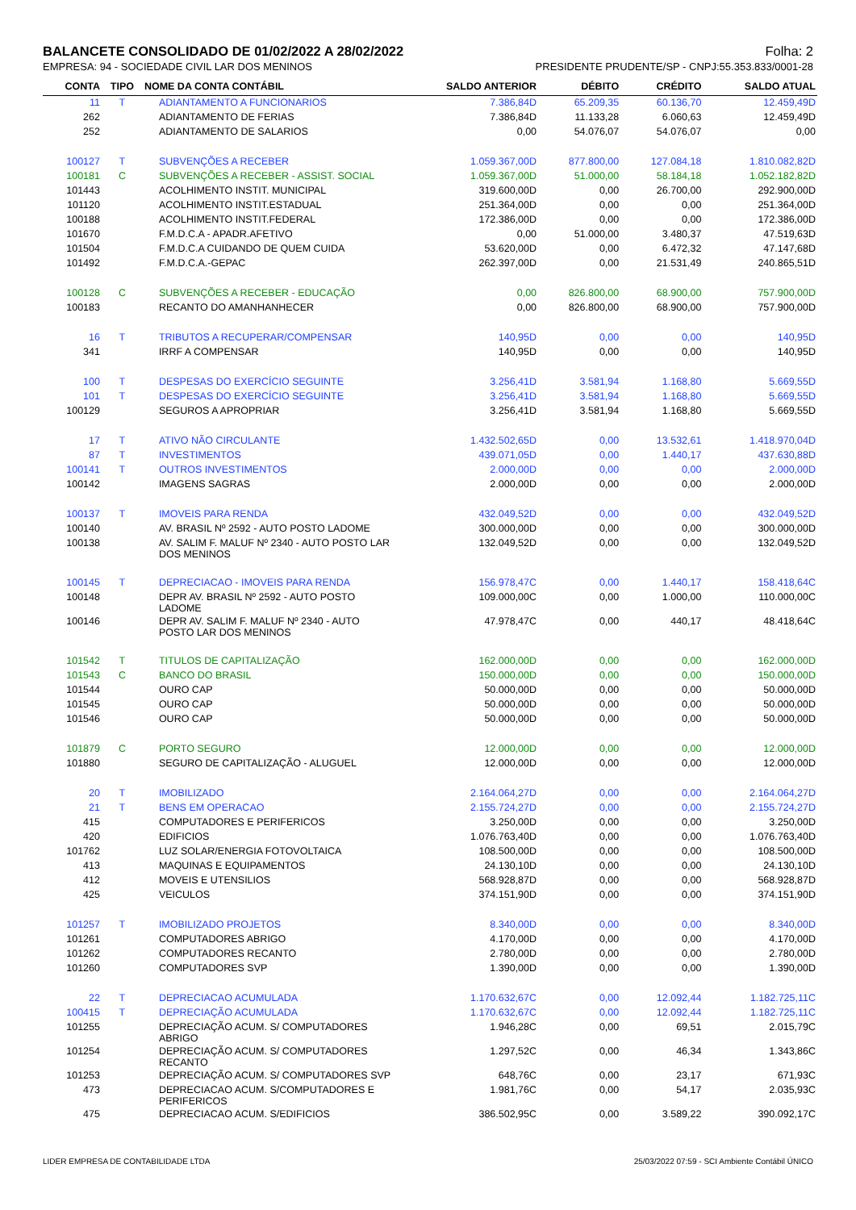BALANCETE CONSOLIDADO DE 01/02/2022 A 28/02/2022 Folha: 2
EMPRESA: 94 - SOCIEDADE CIVIL LAR DOS MENINOS PRESIDENTE PRUDENTE/SP - CNPJ:55.353.833/0001-28
| CONTA | TIPO | NOME DA CONTA CONTÁBIL | SALDO ANTERIOR | DÉBITO | CRÉDITO | SALDO ATUAL |
| --- | --- | --- | --- | --- | --- | --- |
| 11 | T | ADIANTAMENTO A FUNCIONARIOS | 7.386,84D | 65.209,35 | 60.136,70 | 12.459,49D |
| 262 | | ADIANTAMENTO DE FERIAS | 7.386,84D | 11.133,28 | 6.060,63 | 12.459,49D |
| 252 | | ADIANTAMENTO DE SALARIOS | 0,00 | 54.076,07 | 54.076,07 | 0,00 |
| 100127 | T | SUBVENÇÕES A RECEBER | 1.059.367,00D | 877.800,00 | 127.084,18 | 1.810.082,82D |
| 100181 | C | SUBVENÇÕES A RECEBER - ASSIST. SOCIAL | 1.059.367,00D | 51.000,00 | 58.184,18 | 1.052.182,82D |
| 101443 | | ACOLHIMENTO INSTIT. MUNICIPAL | 319.600,00D | 0,00 | 26.700,00 | 292.900,00D |
| 101120 | | ACOLHIMENTO INSTIT.ESTADUAL | 251.364,00D | 0,00 | 0,00 | 251.364,00D |
| 100188 | | ACOLHIMENTO INSTIT.FEDERAL | 172.386,00D | 0,00 | 0,00 | 172.386,00D |
| 101670 | | F.M.D.C.A - APADR.AFETIVO | 0,00 | 51.000,00 | 3.480,37 | 47.519,63D |
| 101504 | | F.M.D.C.A CUIDANDO DE QUEM CUIDA | 53.620,00D | 0,00 | 6.472,32 | 47.147,68D |
| 101492 | | F.M.D.C.A.-GEPAC | 262.397,00D | 0,00 | 21.531,49 | 240.865,51D |
| 100128 | C | SUBVENÇÕES A RECEBER - EDUCAÇÃO | 0,00 | 826.800,00 | 68.900,00 | 757.900,00D |
| 100183 | | RECANTO DO AMANHANHECER | 0,00 | 826.800,00 | 68.900,00 | 757.900,00D |
| 16 | T | TRIBUTOS A RECUPERAR/COMPENSAR | 140,95D | 0,00 | 0,00 | 140,95D |
| 341 | | IRRF A COMPENSAR | 140,95D | 0,00 | 0,00 | 140,95D |
| 100 | T | DESPESAS DO EXERCÍCIO SEGUINTE | 3.256,41D | 3.581,94 | 1.168,80 | 5.669,55D |
| 101 | T | DESPESAS DO EXERCÍCIO SEGUINTE | 3.256,41D | 3.581,94 | 1.168,80 | 5.669,55D |
| 100129 | | SEGUROS A APROPRIAR | 3.256,41D | 3.581,94 | 1.168,80 | 5.669,55D |
| 17 | T | ATIVO NÃO CIRCULANTE | 1.432.502,65D | 0,00 | 13.532,61 | 1.418.970,04D |
| 87 | T | INVESTIMENTOS | 439.071,05D | 0,00 | 1.440,17 | 437.630,88D |
| 100141 | T | OUTROS INVESTIMENTOS | 2.000,00D | 0,00 | 0,00 | 2.000,00D |
| 100142 | | IMAGENS SAGRAS | 2.000,00D | 0,00 | 0,00 | 2.000,00D |
| 100137 | T | IMOVEIS PARA RENDA | 432.049,52D | 0,00 | 0,00 | 432.049,52D |
| 100140 | | AV. BRASIL Nº 2592 - AUTO POSTO LADOME | 300.000,00D | 0,00 | 0,00 | 300.000,00D |
| 100138 | | AV. SALIM F. MALUF Nº 2340 - AUTO POSTO LAR DOS MENINOS | 132.049,52D | 0,00 | 0,00 | 132.049,52D |
| 100145 | T | DEPRECIACAO - IMOVEIS PARA RENDA | 156.978,47C | 0,00 | 1.440,17 | 158.418,64C |
| 100148 | | DEPR AV. BRASIL Nº 2592 - AUTO POSTO LADOME | 109.000,00C | 0,00 | 1.000,00 | 110.000,00C |
| 100146 | | DEPR AV. SALIM F. MALUF Nº 2340 - AUTO POSTO LAR DOS MENINOS | 47.978,47C | 0,00 | 440,17 | 48.418,64C |
| 101542 | T | TITULOS DE CAPITALIZAÇÃO | 162.000,00D | 0,00 | 0,00 | 162.000,00D |
| 101543 | C | BANCO DO BRASIL | 150.000,00D | 0,00 | 0,00 | 150.000,00D |
| 101544 | | OURO CAP | 50.000,00D | 0,00 | 0,00 | 50.000,00D |
| 101545 | | OURO CAP | 50.000,00D | 0,00 | 0,00 | 50.000,00D |
| 101546 | | OURO CAP | 50.000,00D | 0,00 | 0,00 | 50.000,00D |
| 101879 | C | PORTO SEGURO | 12.000,00D | 0,00 | 0,00 | 12.000,00D |
| 101880 | | SEGURO DE CAPITALIZAÇÃO - ALUGUEL | 12.000,00D | 0,00 | 0,00 | 12.000,00D |
| 20 | T | IMOBILIZADO | 2.164.064,27D | 0,00 | 0,00 | 2.164.064,27D |
| 21 | T | BENS EM OPERACAO | 2.155.724,27D | 0,00 | 0,00 | 2.155.724,27D |
| 415 | | COMPUTADORES E PERIFERICOS | 3.250,00D | 0,00 | 0,00 | 3.250,00D |
| 420 | | EDIFICIOS | 1.076.763,40D | 0,00 | 0,00 | 1.076.763,40D |
| 101762 | | LUZ SOLAR/ENERGIA FOTOVOLTAICA | 108.500,00D | 0,00 | 0,00 | 108.500,00D |
| 413 | | MAQUINAS E EQUIPAMENTOS | 24.130,10D | 0,00 | 0,00 | 24.130,10D |
| 412 | | MOVEIS E UTENSILIOS | 568.928,87D | 0,00 | 0,00 | 568.928,87D |
| 425 | | VEICULOS | 374.151,90D | 0,00 | 0,00 | 374.151,90D |
| 101257 | T | IMOBILIZADO PROJETOS | 8.340,00D | 0,00 | 0,00 | 8.340,00D |
| 101261 | | COMPUTADORES ABRIGO | 4.170,00D | 0,00 | 0,00 | 4.170,00D |
| 101262 | | COMPUTADORES RECANTO | 2.780,00D | 0,00 | 0,00 | 2.780,00D |
| 101260 | | COMPUTADORES SVP | 1.390,00D | 0,00 | 0,00 | 1.390,00D |
| 22 | T | DEPRECIACAO ACUMULADA | 1.170.632,67C | 0,00 | 12.092,44 | 1.182.725,11C |
| 100415 | T | DEPRECIAÇÃO ACUMULADA | 1.170.632,67C | 0,00 | 12.092,44 | 1.182.725,11C |
| 101255 | | DEPRECIAÇÃO ACUM. S/ COMPUTADORES ABRIGO | 1.946,28C | 0,00 | 69,51 | 2.015,79C |
| 101254 | | DEPRECIAÇÃO ACUM. S/ COMPUTADORES RECANTO | 1.297,52C | 0,00 | 46,34 | 1.343,86C |
| 101253 | | DEPRECIAÇÃO ACUM. S/ COMPUTADORES SVP | 648,76C | 0,00 | 23,17 | 671,93C |
| 473 | | DEPRECIACAO ACUM. S/COMPUTADORES E PERIFERICOS | 1.981,76C | 0,00 | 54,17 | 2.035,93C |
| 475 | | DEPRECIACAO ACUM. S/EDIFICIOS | 386.502,95C | 0,00 | 3.589,22 | 390.092,17C |
LIDER EMPRESA DE CONTABILIDADE LTDA 25/03/2022 07:59 - SCI Ambiente Contábil ÚNICO